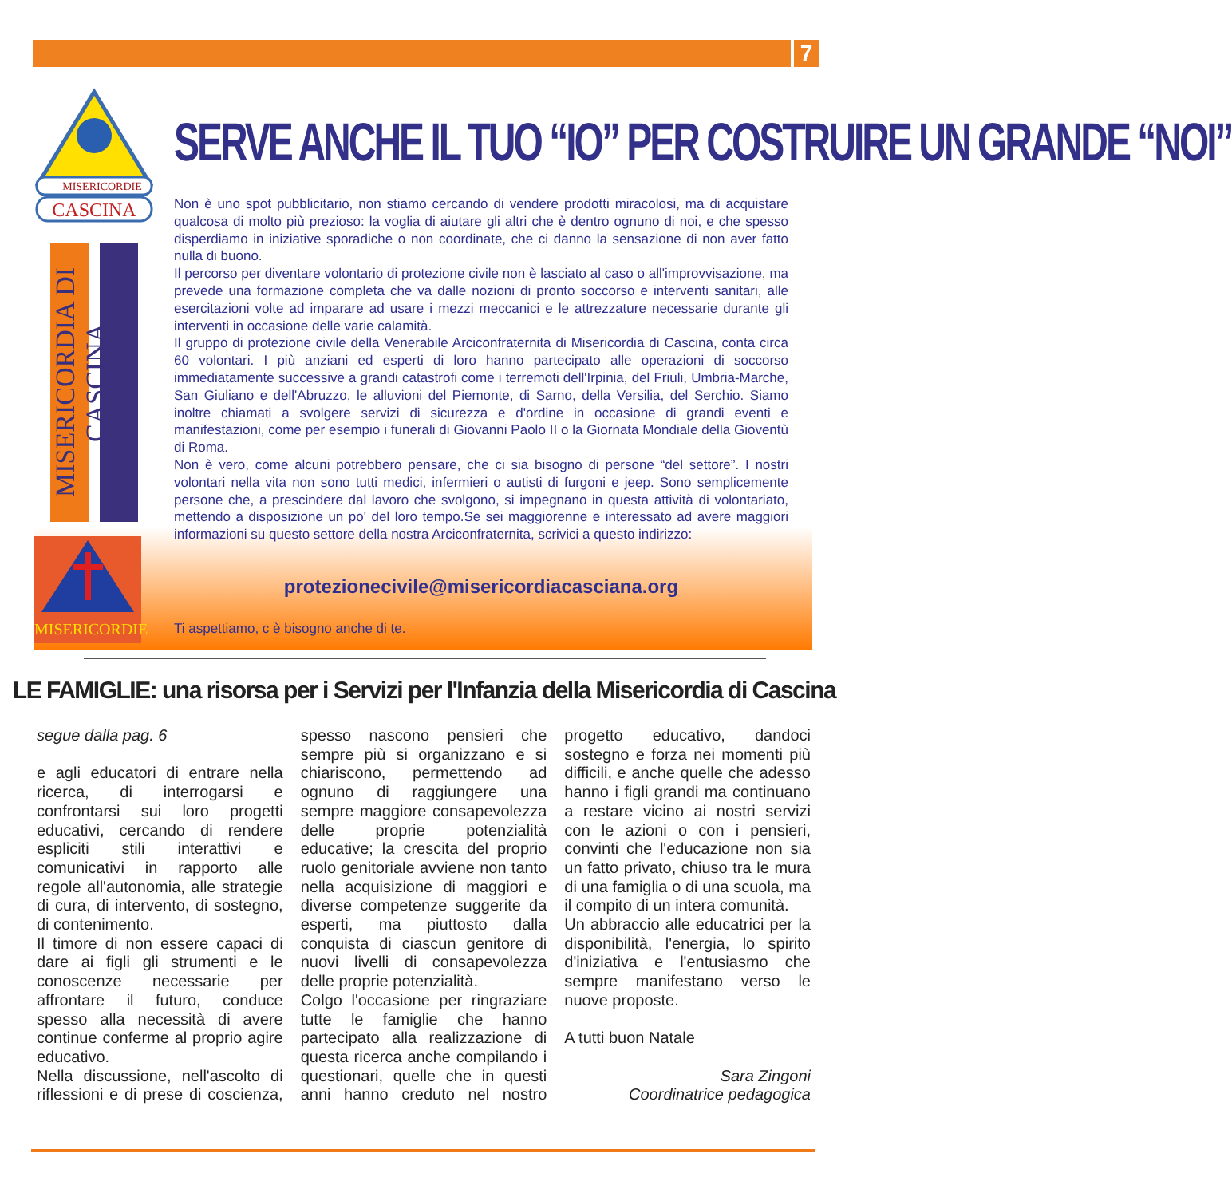7
MISERICORDIE
CASCINA
MISERICORDIA DI CASCINA
MISERICORDIE
SERVE ANCHE IL TUO “IO” PER COSTRUIRE UN GRANDE “NOI”
Non è uno spot pubblicitario, non stiamo cercando di vendere prodotti miracolosi, ma di acquistare qualcosa di molto più prezioso: la voglia di aiutare gli altri che è dentro ognuno di noi, e che spesso disperdiamo in iniziative sporadiche o non coordinate, che ci danno la sensazione di non aver fatto nulla di buono.
Il percorso per diventare volontario di protezione civile non è lasciato al caso o all'improvvisazione, ma prevede una formazione completa che va dalle nozioni di pronto soccorso e interventi sanitari, alle esercitazioni volte ad imparare ad usare i mezzi meccanici e le attrezzature necessarie durante gli interventi in occasione delle varie calamità.
Il gruppo di protezione civile della Venerabile Arciconfraternita di Misericordia di Cascina, conta circa 60 volontari. I più anziani ed esperti di loro hanno partecipato alle operazioni di soccorso immediatamente successive a grandi catastrofi come i terremoti dell'Irpinia, del Friuli, Umbria-Marche, San Giuliano e dell'Abruzzo, le alluvioni del Piemonte, di Sarno, della Versilia, del Serchio. Siamo inoltre chiamati a svolgere servizi di sicurezza e d'ordine in occasione di grandi eventi e manifestazioni, come per esempio i funerali di Giovanni Paolo II o la Giornata Mondiale della Gioventù di Roma.
Non è vero, come alcuni potrebbero pensare, che ci sia bisogno di persone “del settore”. I nostri volontari nella vita non sono tutti medici, infermieri o autisti di furgoni e jeep. Sono semplicemente persone che, a prescindere dal lavoro che svolgono, si impegnano in questa attività di volontariato, mettendo a disposizione un po' del loro tempo.Se sei maggiorenne e interessato ad avere maggiori informazioni su questo settore della nostra Arciconfraternita, scrivici a questo indirizzo:
protezionecivile@misericordiacasciana.org
Ti aspettiamo, c è bisogno anche di te.
LE FAMIGLIE: una risorsa per i Servizi per l'Infanzia della Misericordia di Cascina
segue dalla pag. 6
e agli educatori di entrare nella ricerca, di interrogarsi e confrontarsi sui loro progetti educativi, cercando di rendere espliciti stili interattivi e comunicativi in rapporto alle regole all'autonomia, alle strategie di cura, di intervento, di sostegno, di contenimento.
Il timore di non essere capaci di dare ai figli gli strumenti e le conoscenze necessarie per affrontare il futuro, conduce spesso alla necessità di avere continue conferme al proprio agire educativo.
Nella discussione, nell'ascolto di riflessioni e di prese di coscienza, spesso nascono pensieri che sempre più si organizzano e si chiariscono, permettendo ad ognuno di raggiungere una sempre maggiore consapevolezza delle proprie potenzialità educative; la crescita del proprio ruolo genitoriale avviene non tanto nella acquisizione di maggiori e diverse competenze suggerite da esperti, ma piuttosto dalla conquista di ciascun genitore di nuovi livelli di consapevolezza delle proprie potenzialità.
Colgo l'occasione per ringraziare tutte le famiglie che hanno partecipato alla realizzazione di questa ricerca anche compilando i questionari, quelle che in questi anni hanno creduto nel nostro progetto educativo, dandoci sostegno e forza nei momenti più difficili, e anche quelle che adesso hanno i figli grandi ma continuano a restare vicino ai nostri servizi con le azioni o con i pensieri, convinti che l'educazione non sia un fatto privato, chiuso tra le mura di una famiglia o di una scuola, ma il compito di un intera comunità.
Un abbraccio alle educatrici per la disponibilità, l'energia, lo spirito d'iniziativa e l'entusiasmo che sempre manifestano verso le nuove proposte.
A tutti buon Natale
Sara Zingoni
Coordinatrice pedagogica